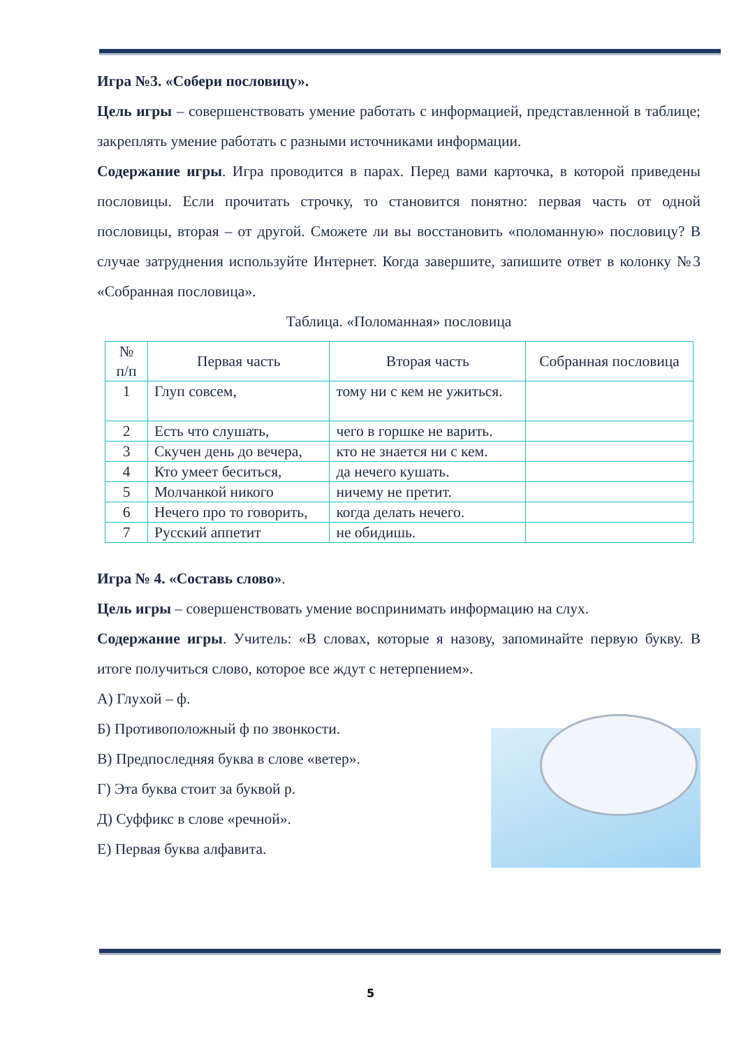Игра №3. «Собери пословицу».
Цель игры – совершенствовать умение работать с информацией, представленной в таблице; закреплять умение работать с разными источниками информации.
Содержание игры. Игра проводится в парах. Перед вами карточка, в которой приведены пословицы. Если прочитать строчку, то становится понятно: первая часть от одной пословицы, вторая – от другой. Сможете ли вы восстановить «поломанную» пословицу? В случае затруднения используйте Интернет. Когда завершите, запишите ответ в колонку №3 «Собранная пословица».
Таблица. «Поломанная» пословица
| № п/п | Первая часть | Вторая часть | Собранная пословица |
| 1 | Глуп совсем, | тому ни с кем не ужиться. | |
| 2 | Есть что слушать, | чего в горшке не варить. | |
| 3 | Скучен день до вечера, | кто не знается ни с кем. | |
| 4 | Кто умеет беситься, | да нечего кушать. | |
| 5 | Молчанкой никого | ничему не претит. | |
| 6 | Нечего про то говорить, | когда делать нечего. | |
| 7 | Русский аппетит | не обидишь. | |
Игра № 4. «Составь слово».
Цель игры – совершенствовать умение воспринимать информацию на слух.
Содержание игры. Учитель: «В словах, которые я назову, запоминайте первую букву. В итоге получиться слово, которое все ждут с нетерпением».
А) Глухой – ф.
Б) Противоположный ф по звонкости.
В) Предпоследняя буква в слове «ветер».
Г) Эта буква стоит за буквой р.
Д) Суффикс в слове «речной».
Е) Первая буква алфавита.
5